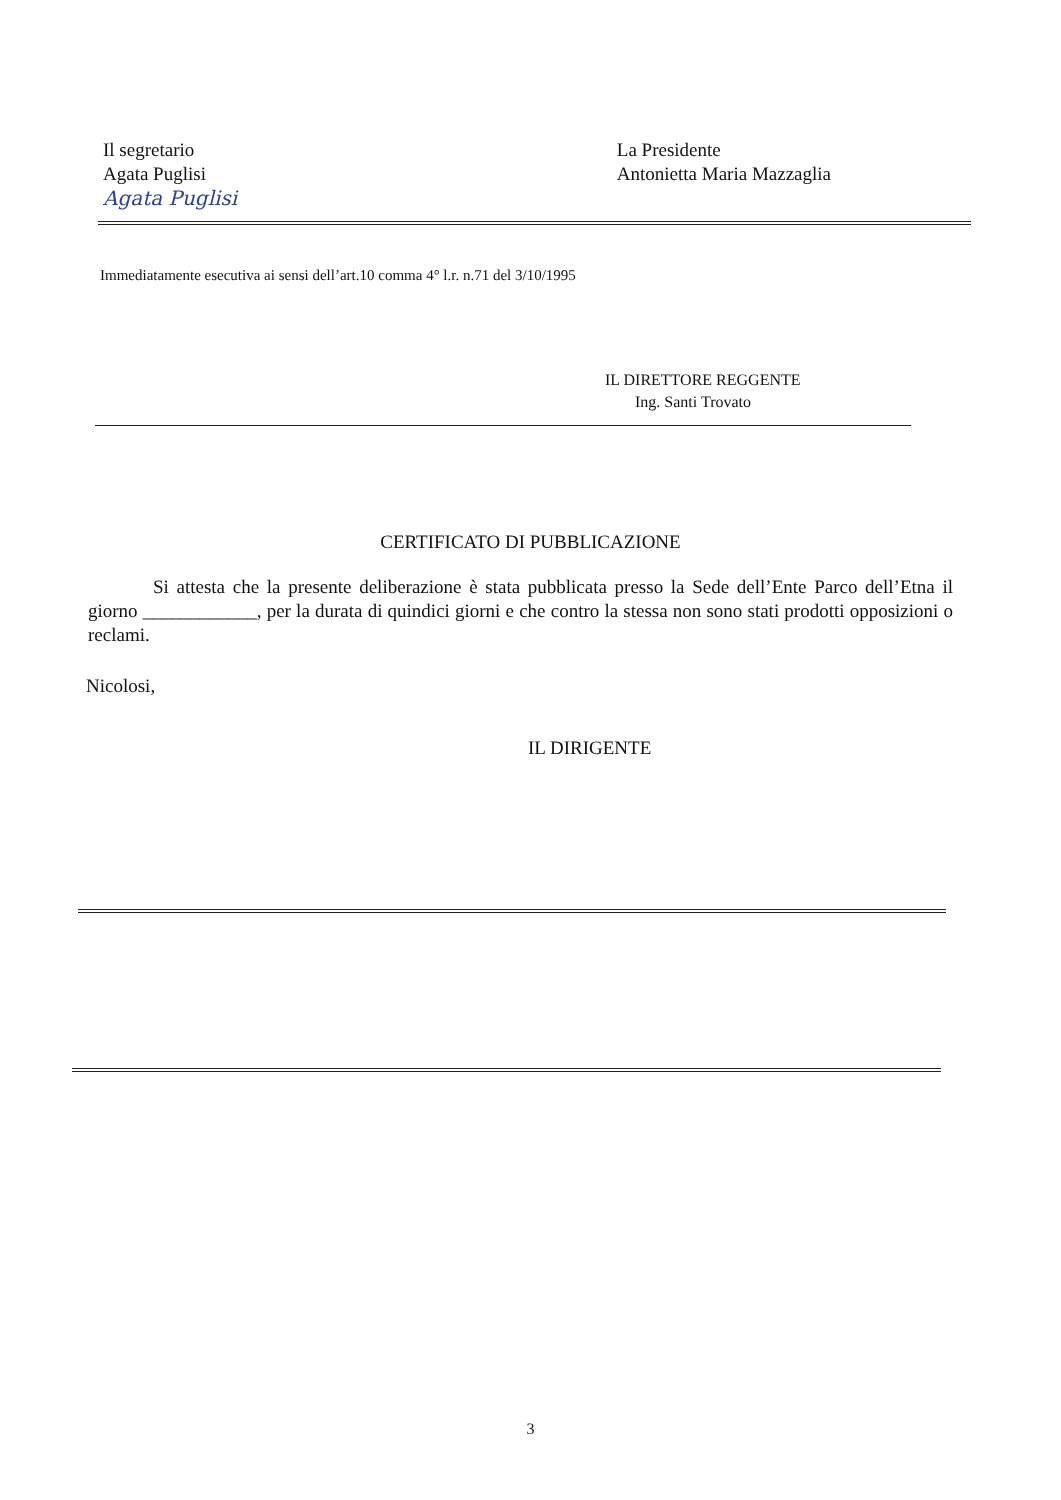Il segretario
Agata Puglisi
Agata Puglisi
La Presidente
Antonietta Maria Mazzaglia
Immediatamente esecutiva ai sensi dell’art.10 comma 4° l.r. n.71 del 3/10/1995
IL DIRETTORE REGGENTE
Ing. Santi Trovato
CERTIFICATO DI PUBBLICAZIONE
Si attesta che la presente deliberazione è stata pubblicata presso la Sede dell’Ente Parco dell’Etna il giorno ____________, per la durata di quindici giorni e che contro la stessa non sono stati prodotti opposizioni o reclami.
Nicolosi,
IL DIRIGENTE
3